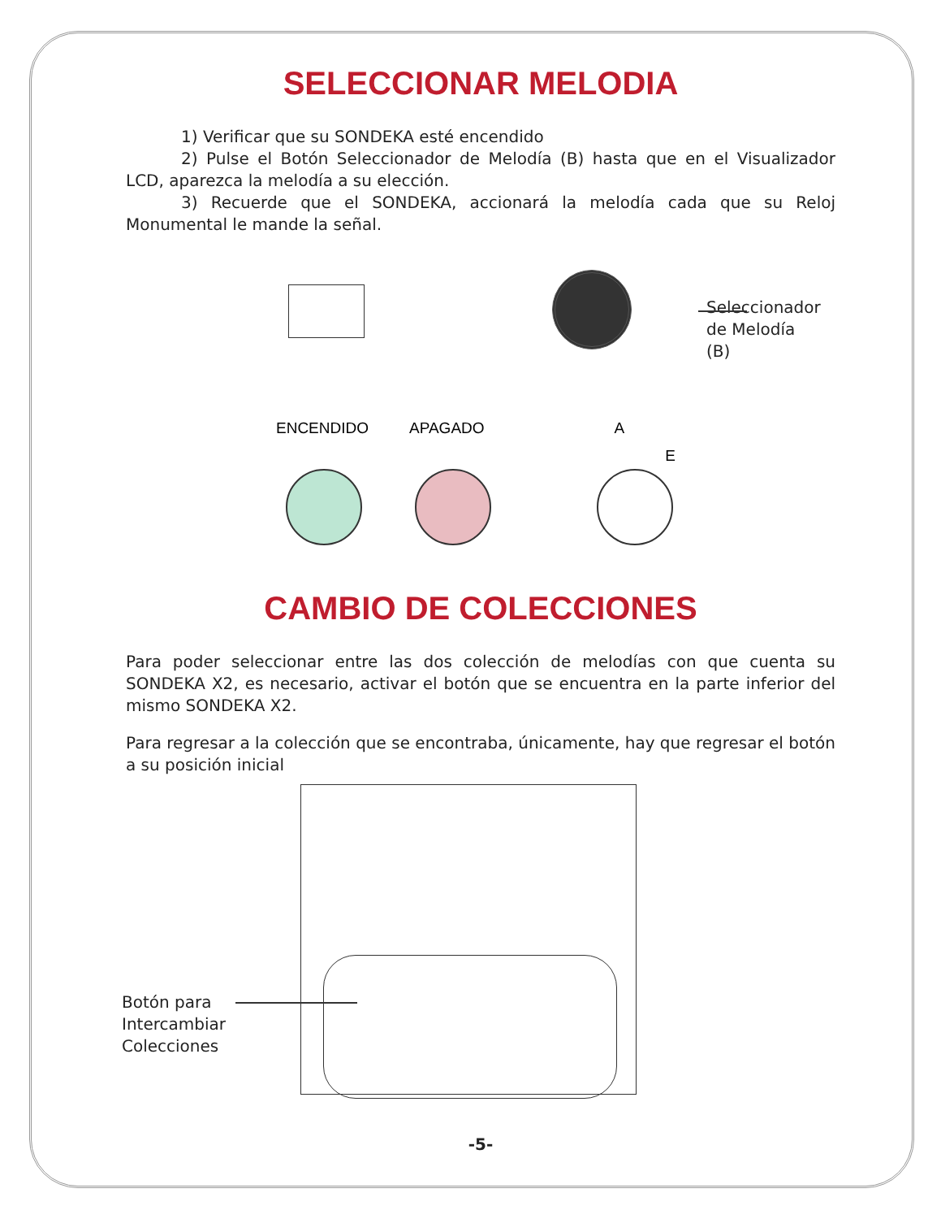SELECCIONAR MELODIA
1) Verificar que su SONDEKA esté encendido
2) Pulse el Botón Seleccionador de Melodía (B) hasta que en el Visualizador LCD, aparezca la melodía a su elección.
3) Recuerde que el SONDEKA, accionará la melodía cada que su Reloj Monumental le mande la señal.
Seleccionador
de Melodía
(B)
ENCENDIDO APAGADO A E
CAMBIO DE COLECCIONES
Para poder seleccionar entre las dos colección de melodías con que cuenta su SONDEKA X2, es necesario, activar el botón que se encuentra en la parte inferior del mismo SONDEKA X2.
Para regresar a la colección que se encontraba, únicamente, hay que regresar el botón a su posición inicial
Botón para
Intercambiar
Colecciones
-5-